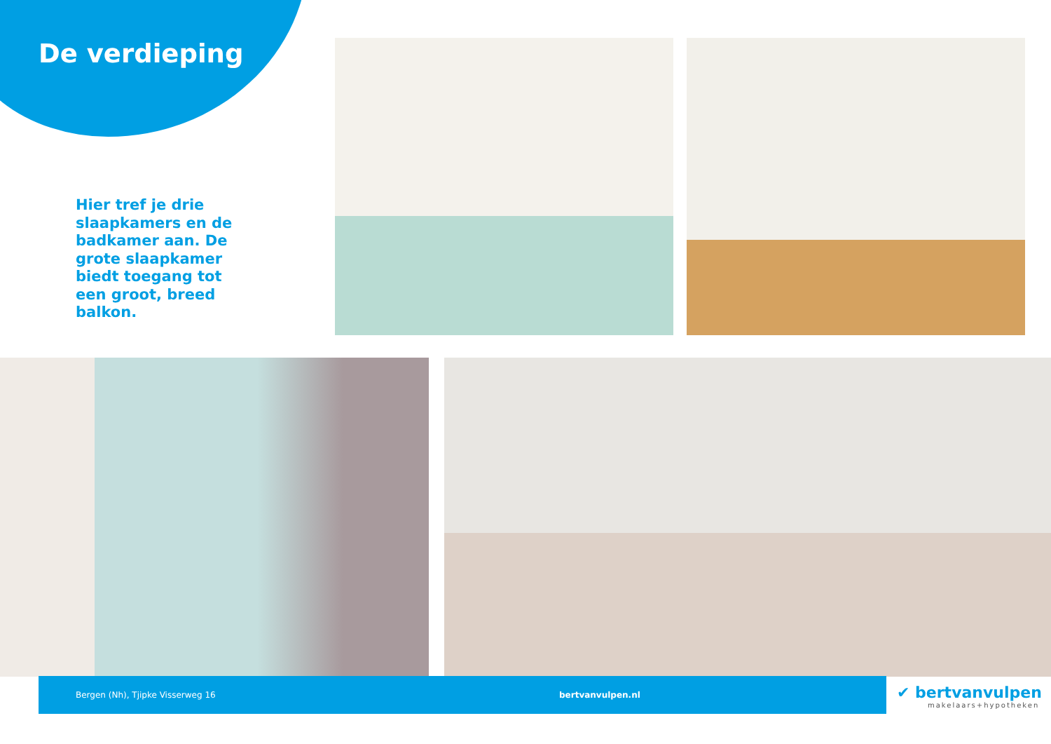De verdieping
Hier tref je drie slaapkamers en de badkamer aan. De grote slaapkamer biedt toegang tot een groot, breed balkon.
Bergen (Nh), Tjipke Visserweg 16 bertvanvulpen.nl
✔ bertvanvulpen
makelaars+hypotheken